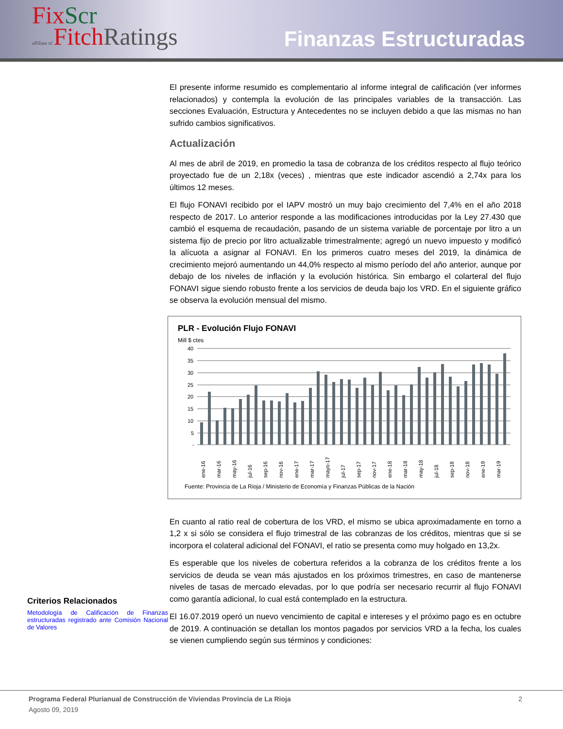Fix Scr
affiliate of Fitch Ratings
Finanzas Estructuradas
Criterios Relacionados
Metodología de Calificación de Finanzas estructuradas registrado ante Comisión Nacional de Valores
El presente informe resumido es complementario al informe integral de calificación (ver informes relacionados) y contempla la evolución de las principales variables de la transacción. Las secciones Evaluación, Estructura y Antecedentes no se incluyen debido a que las mismas no han sufrido cambios significativos.
Actualización
Al mes de abril de 2019, en promedio la tasa de cobranza de los créditos respecto al flujo teórico proyectado fue de un 2,18x (veces) , mientras que este indicador ascendió a 2,74x para los últimos 12 meses.
El flujo FONAVI recibido por el IAPV mostró un muy bajo crecimiento del 7,4% en el año 2018 respecto de 2017. Lo anterior responde a las modificaciones introducidas por la Ley 27.430 que cambió el esquema de recaudación, pasando de un sistema variable de porcentaje por litro a un sistema fijo de precio por litro actualizable trimestralmente; agregó un nuevo impuesto y modificó la alícuota a asignar al FONAVI. En los primeros cuatro meses del 2019, la dinámica de crecimiento mejoró aumentando un 44,0% respecto al mismo período del año anterior, aunque por debajo de los niveles de inflación y la evolución histórica. Sin embargo el colarteral del flujo FONAVI sigue siendo robusto frente a los servicios de deuda bajo los VRD. En el siguiente gráfico se observa la evolución mensual del mismo.
PLR - Evolución Flujo FONAVI
Mill $ ctes
40
35
30
25
20
15
10
5
-
ene-16
mar-16
may-16
jul-16
sep-16
nov-16
ene-17
mar-17
mayo-17
jul-17
sep-17
nov-17
ene-18
mar-18
may-18
jul-18
sep-18
nov-18
ene-19
mar-19
Fuente: Provincia de La Rioja / Ministerio de Economía y Finanzas Públicas de la Nación
En cuanto al ratio real de cobertura de los VRD, el mismo se ubica aproximadamente en torno a 1,2 x si sólo se considera el flujo trimestral de las cobranzas de los créditos, mientras que si se incorpora el colateral adicional del FONAVI, el ratio se presenta como muy holgado en 13,2x.
Es esperable que los niveles de cobertura referidos a la cobranza de los créditos frente a los servicios de deuda se vean más ajustados en los próximos trimestres, en caso de mantenerse niveles de tasas de mercado elevadas, por lo que podría ser necesario recurrir al flujo FONAVI como garantía adicional, lo cual está contemplado en la estructura.
El 16.07.2019 operó un nuevo vencimiento de capital e intereses y el próximo pago es en octubre de 2019. A continuación se detallan los montos pagados por servicios VRD a la fecha, los cuales se vienen cumpliendo según sus términos y condiciones:
Programa Federal Plurianual de Construcción de Viviendas Provincia de La Rioja 2
Agosto 09, 2019